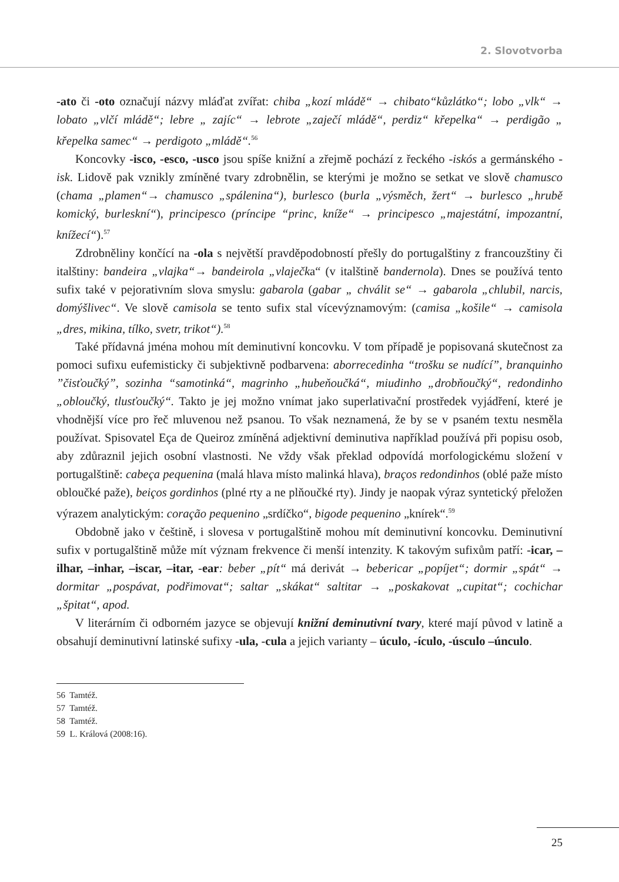2. Slovotvorba
-ato či -oto označují názvy mláďat zvířat: chiba „kozí mládě“ → chibato“kůzlátko“; lobo „vlk“ → lobato „vlčí mládě“; lebre „ zajíc“ → lebrote „zaječí mládě“, perdiz“ křepelka“ → perdigão „ křepelka samec“ → perdigoto „mládě“.<sup>56</sup>
Koncovky -isco, -esco, -usco jsou spíše knižní a zřejmě pochází z řeckého -iskós a germánského -isk. Lidově pak vznikly zmíněné tvary zdrobnělin, se kterými je možno se setkat ve slově chamusco (chama „plamen“→ chamusco „spálenina“), burlesco (burla „výsměch, žert“ → burlesco „hrubě komický, burleskní“), principesco (príncipe “princ, kníže“ → principesco „majestátní, impozantní, knížecí“).<sup>57</sup>
Zdrobněliny končící na -ola s největší pravděpodobností přešly do portugalštiny z francouzštiny či italštiny: bandeira „vlajka“→ bandeirola „vlaječka“ (v italštině bandernola). Dnes se používá tento sufix také v pejorativním slova smyslu: gabarola (gabar „ chválit se“ → gabarola „chlubil, narcis, domýšlivec“. Ve slově camisola se tento sufix stal vícevýznamovým: (camisa „košile“ → camisola „dres, mikina, tílko, svetr, trikot“).<sup>58</sup>
Také přídavná jména mohou mít deminutivní koncovku. V tom případě je popisovaná skutečnost za pomoci sufixu eufemisticky či subjektivně podbarvena: aborrecedinha “trošku se nudící”, branquinho ”čisťoučký”, sozinha “samotinká“, magrinho „hubeňoučká“, miudinho „drobňoučký“, redondinho „obloučký, tlusťoučký“. Takto je jej možno vnímat jako superlativační prostředek vyjádření, které je vhodnější více pro řeč mluvenou než psanou. To však neznamená, že by se v psaném textu nesměla používat. Spisovatel Eça de Queiroz zmíněná adjektivní deminutiva například používá při popisu osob, aby zdůraznil jejich osobní vlastnosti. Ne vždy však překlad odpovídá morfologickému složení v portugalštině: cabeça pequenina (malá hlava místo malinká hlava), braços redondinhos (oblé paže místo obloučké paže), beiços gordinhos (plné rty a ne plňoučké rty). Jindy je naopak výraz syntetický přeložen výrazem analytickým: coração pequenino „srdíčko“, bigode pequenino „knírek“.<sup>59</sup>
Obdobně jako v češtině, i slovesa v portugalštině mohou mít deminutivní koncovku. Deminutivní sufix v portugalštině může mít význam frekvence či menší intenzity. K takovým sufixům patří: -icar, –ilhar, –inhar, –iscar, –itar, -ear: beber „pít“ má derivát → bebericar „popíjet“; dormir „spát“ → dormitar „pospávat, podřimovat“; saltar „skákat“ saltitar → „poskakovat „cupitat“; cochichar „špitat“, apod.
V literárním či odborném jazyce se objevují knižní deminutivní tvary, které mají původ v latině a obsahují deminutivní latinské sufixy -ula, -cula a jejich varianty – úculo, -ículo, -úsculo –únculo.
56 Tamtéž.
57 Tamtéž.
58 Tamtéž.
59 L. Králová (2008:16).
25